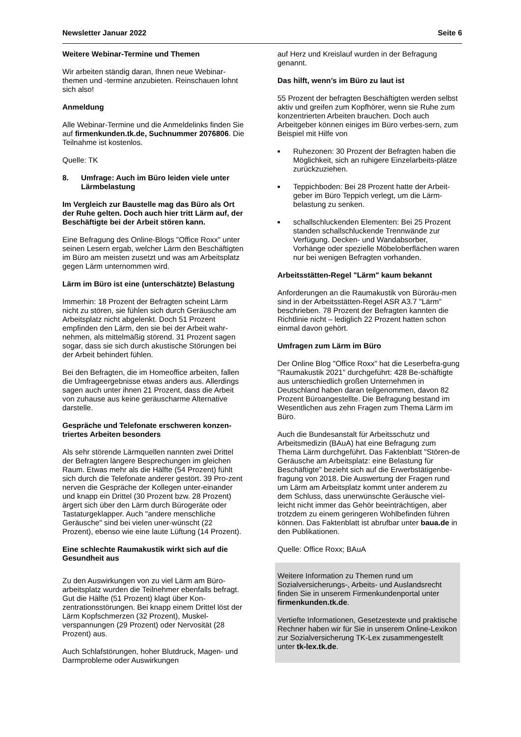Newsletter Januar 2022 Seite 6
Weitere Webinar-Termine und Themen
Wir arbeiten ständig daran, Ihnen neue Webinar-themen und -termine anzubieten. Reinschauen lohnt sich also!
Anmeldung
Alle Webinar-Termine und die Anmeldelinks finden Sie auf firmenkunden.tk.de, Suchnummer 2076806. Die Teilnahme ist kostenlos.
Quelle: TK
8. Umfrage: Auch im Büro leiden viele unter Lärmbelastung
Im Vergleich zur Baustelle mag das Büro als Ort der Ruhe gelten. Doch auch hier tritt Lärm auf, der Beschäftigte bei der Arbeit stören kann.
Eine Befragung des Online-Blogs "Office Roxx" unter seinen Lesern ergab, welcher Lärm den Beschäftigten im Büro am meisten zusetzt und was am Arbeitsplatz gegen Lärm unternommen wird.
Lärm im Büro ist eine (unterschätzte) Belastung
Immerhin: 18 Prozent der Befragten scheint Lärm nicht zu stören, sie fühlen sich durch Geräusche am Arbeitsplatz nicht abgelenkt. Doch 51 Prozent empfinden den Lärm, den sie bei der Arbeit wahr-nehmen, als mittelmäßig störend. 31 Prozent sagen sogar, dass sie sich durch akustische Störungen bei der Arbeit behindert fühlen.
Bei den Befragten, die im Homeoffice arbeiten, fallen die Umfrageergebnisse etwas anders aus. Allerdings sagen auch unter ihnen 21 Prozent, dass die Arbeit von zuhause aus keine geräuscharme Alternative darstelle.
Gespräche und Telefonate erschweren konzen-triertes Arbeiten besonders
Als sehr störende Lärmquellen nannten zwei Drittel der Befragten längere Besprechungen im gleichen Raum. Etwas mehr als die Hälfte (54 Prozent) fühlt sich durch die Telefonate anderer gestört. 39 Pro-zent nerven die Gespräche der Kollegen unter-einander und knapp ein Drittel (30 Prozent bzw. 28 Prozent) ärgert sich über den Lärm durch Bürogeräte oder Tastaturgeklapper. Auch "andere menschliche Geräusche" sind bei vielen uner-wünscht (22 Prozent), ebenso wie eine laute Lüftung (14 Prozent).
Eine schlechte Raumakustik wirkt sich auf die Gesundheit aus
Zu den Auswirkungen von zu viel Lärm am Büro-arbeitsplatz wurden die Teilnehmer ebenfalls befragt. Gut die Hälfte (51 Prozent) klagt über Kon-zentrationsstörungen. Bei knapp einem Drittel löst der Lärm Kopfschmerzen (32 Prozent), Muskel-verspannungen (29 Prozent) oder Nervosität (28 Prozent) aus.
Auch Schlafstörungen, hoher Blutdruck, Magen- und Darmprobleme oder Auswirkungen
auf Herz und Kreislauf wurden in der Befragung genannt.
Das hilft, wenn’s im Büro zu laut ist
55 Prozent der befragten Beschäftigten werden selbst aktiv und greifen zum Kopfhörer, wenn sie Ruhe zum konzentrierten Arbeiten brauchen. Doch auch Arbeitgeber können einiges im Büro verbes-sern, zum Beispiel mit Hilfe von
■
Ruhezonen: 30 Prozent der Befragten haben die Möglichkeit, sich an ruhigere Einzelarbeits-plätze zurückzuziehen.
■
Teppichboden: Bei 28 Prozent hatte der Arbeit-geber im Büro Teppich verlegt, um die Lärm-belastung zu senken.
■
schallschluckenden Elementen: Bei 25 Prozent standen schallschluckende Trennwände zur Verfügung. Decken- und Wandabsorber, Vorhänge oder spezielle Möbeloberflächen waren nur bei wenigen Befragten vorhanden.
Arbeitsstätten-Regel "Lärm" kaum bekannt
Anforderungen an die Raumakustik von Büroräu-men sind in der Arbeitsstätten-Regel ASR A3.7 "Lärm" beschrieben. 78 Prozent der Befragten kannten die Richtlinie nicht – lediglich 22 Prozent hatten schon einmal davon gehört.
Umfragen zum Lärm im Büro
Der Online Blog "Office Roxx" hat die Leserbefra-gung "Raumakustik 2021" durchgeführt: 428 Be-schäftigte aus unterschiedlich großen Unternehmen in Deutschland haben daran teilgenommen, davon 82 Prozent Büroangestellte. Die Befragung bestand im Wesentlichen aus zehn Fragen zum Thema Lärm im Büro.
Auch die Bundesanstalt für Arbeitsschutz und Arbeitsmedizin (BAuA) hat eine Befragung zum Thema Lärm durchgeführt. Das Faktenblatt "Stören-de Geräusche am Arbeitsplatz: eine Belastung für Beschäftigte" bezieht sich auf die Erwerbstätigenbe-fragung von 2018. Die Auswertung der Fragen rund um Lärm am Arbeitsplatz kommt unter anderem zu dem Schluss, dass unerwünschte Geräusche viel-leicht nicht immer das Gehör beeinträchtigen, aber trotzdem zu einem geringeren Wohlbefinden führen können. Das Faktenblatt ist abrufbar unter baua.de in den Publikationen.
Quelle: Office Roxx; BAuA
Weitere Information zu Themen rund um Sozialversicherungs-, Arbeits- und Auslandsrecht finden Sie in unserem Firmenkundenportal unter firmenkunden.tk.de.
Vertiefte Informationen, Gesetzestexte und praktische Rechner haben wir für Sie in unserem Online-Lexikon zur Sozialversicherung TK-Lex zusammengestellt unter tk-lex.tk.de.